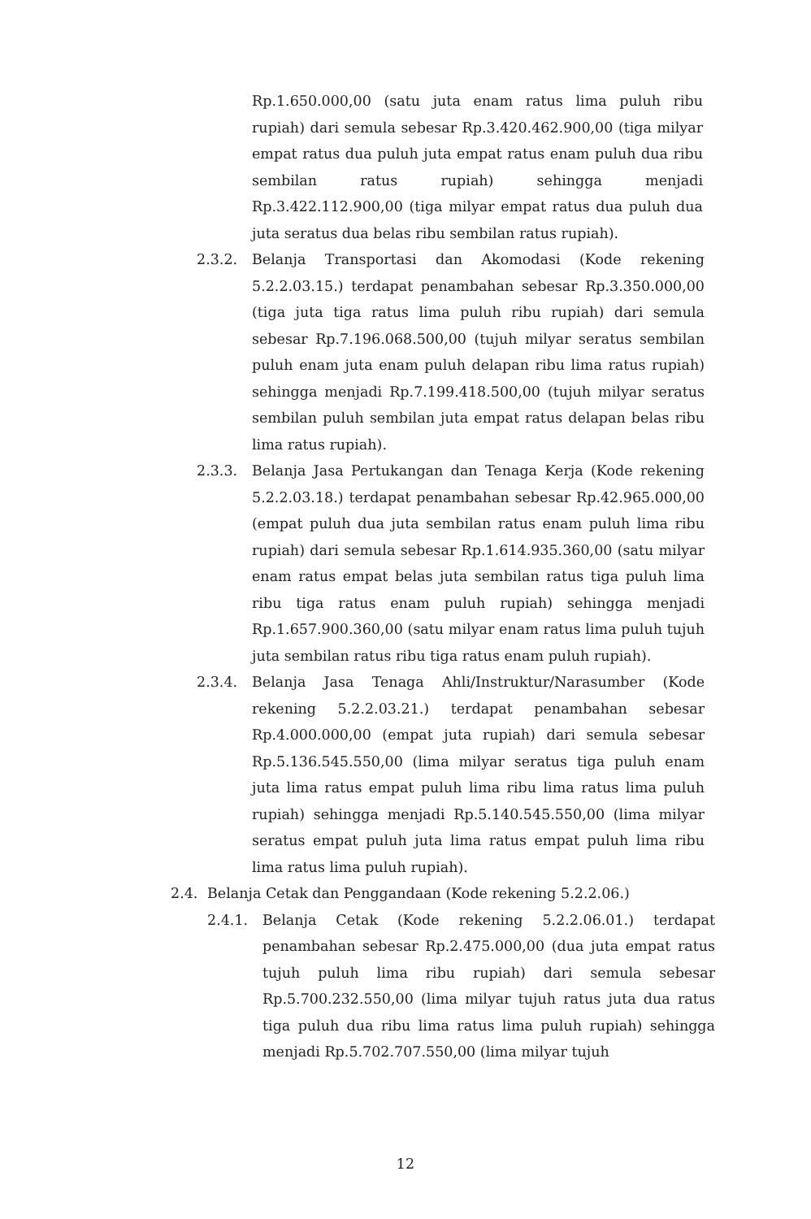Rp.1.650.000,00 (satu juta enam ratus lima puluh ribu rupiah) dari semula sebesar Rp.3.420.462.900,00 (tiga milyar empat ratus dua puluh juta empat ratus enam puluh dua ribu sembilan ratus rupiah) sehingga menjadi Rp.3.422.112.900,00 (tiga milyar empat ratus dua puluh dua juta seratus dua belas ribu sembilan ratus rupiah).
2.3.2. Belanja Transportasi dan Akomodasi (Kode rekening 5.2.2.03.15.) terdapat penambahan sebesar Rp.3.350.000,00 (tiga juta tiga ratus lima puluh ribu rupiah) dari semula sebesar Rp.7.196.068.500,00 (tujuh milyar seratus sembilan puluh enam juta enam puluh delapan ribu lima ratus rupiah) sehingga menjadi Rp.7.199.418.500,00 (tujuh milyar seratus sembilan puluh sembilan juta empat ratus delapan belas ribu lima ratus rupiah).
2.3.3. Belanja Jasa Pertukangan dan Tenaga Kerja (Kode rekening 5.2.2.03.18.) terdapat penambahan sebesar Rp.42.965.000,00 (empat puluh dua juta sembilan ratus enam puluh lima ribu rupiah) dari semula sebesar Rp.1.614.935.360,00 (satu milyar enam ratus empat belas juta sembilan ratus tiga puluh lima ribu tiga ratus enam puluh rupiah) sehingga menjadi Rp.1.657.900.360,00 (satu milyar enam ratus lima puluh tujuh juta sembilan ratus ribu tiga ratus enam puluh rupiah).
2.3.4. Belanja Jasa Tenaga Ahli/Instruktur/Narasumber (Kode rekening 5.2.2.03.21.) terdapat penambahan sebesar Rp.4.000.000,00 (empat juta rupiah) dari semula sebesar Rp.5.136.545.550,00 (lima milyar seratus tiga puluh enam juta lima ratus empat puluh lima ribu lima ratus lima puluh rupiah) sehingga menjadi Rp.5.140.545.550,00 (lima milyar seratus empat puluh juta lima ratus empat puluh lima ribu lima ratus lima puluh rupiah).
2.4. Belanja Cetak dan Penggandaan (Kode rekening 5.2.2.06.)
2.4.1. Belanja Cetak (Kode rekening 5.2.2.06.01.) terdapat penambahan sebesar Rp.2.475.000,00 (dua juta empat ratus tujuh puluh lima ribu rupiah) dari semula sebesar Rp.5.700.232.550,00 (lima milyar tujuh ratus juta dua ratus tiga puluh dua ribu lima ratus lima puluh rupiah) sehingga menjadi Rp.5.702.707.550,00 (lima milyar tujuh
12